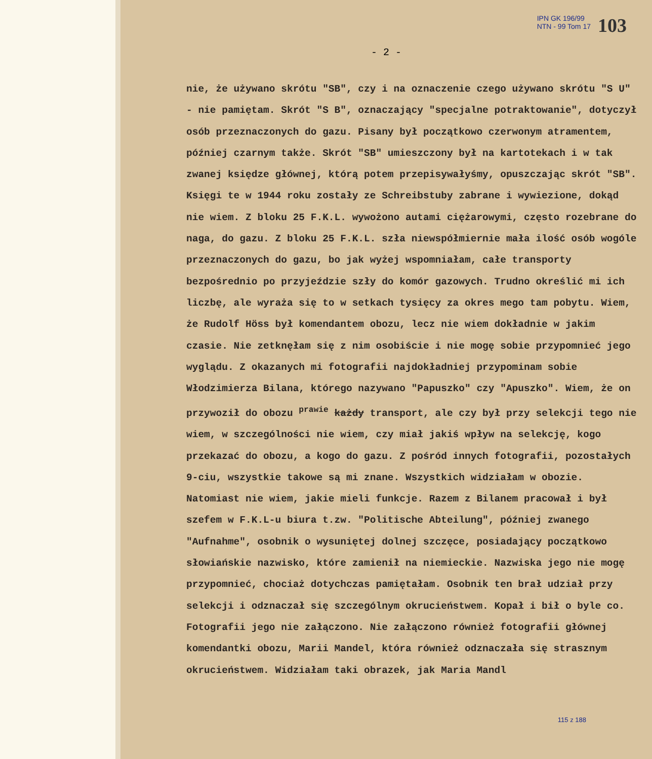IPN GK 196/99
NTN - 99 Tom 17
103
- 2 -
nie, że używano skrótu "SB", czy i na oznaczenie czego używano skrótu "S U" - nie pamiętam. Skrót "S B", oznaczający "specjalne potraktowanie", dotyczył osób przeznaczonych do gazu. Pisany był początkowo czerwonym atramentem, później czarnym także. Skrót "SB" umieszczony był na kartotekach i w tak zwanej księdze głównej, którą potem przepisywałyśmy, opuszczając skrót "SB". Księgi te w 1944 roku zostały ze Schreibstuby zabrane i wywiezione, dokąd nie wiem. Z bloku 25 F.K.L. wywożono autami ciężarowymi, często rozebrane do naga, do gazu. Z bloku 25 F.K.L. szła niewspółmiernie mała ilość osób wogóle przeznaczonych do gazu, bo jak wyżej wspomniałam, całe transporty bezpośrednio po przyjeździe szły do komór gazowych. Trudno określić mi ich liczbę, ale wyraża się to w setkach tysięcy za okres mego tam pobytu. Wiem, że Rudolf Höss był komendantem obozu, lecz nie wiem dokładnie w jakim czasie. Nie zetknęłam się z nim osobiście i nie mogę sobie przypomnieć jego wyglądu. Z okazanych mi fotografii najdokładniej przypominam sobie Włodzimierza Bilana, którego nazywano "Papuszko" czy "Apuszko". Wiem, że on przywoził do obozu <sup>prawie</sup> każdy transport, ale czy był przy selekcji tego nie wiem, w szczególności nie wiem, czy miał jakiś wpływ na selekcję, kogo przekazać do obozu, a kogo do gazu. Z pośród innych fotografii, pozostałych 9-ciu, wszystkie takowe są mi znane. Wszystkich widziałam w obozie. Natomiast nie wiem, jakie mieli funkcje. Razem z Bilanem pracował i był szefem w F.K.L-u biura t.zw. "Politische Abteilung", później zwanego "Aufnahme", osobnik o wysuniętej dolnej szczęce, posiadający początkowo słowiańskie nazwisko, które zamienił na niemieckie. Nazwiska jego nie mogę przypomnieć, chociaż dotychczas pamiętałam. Osobnik ten brał udział przy selekcji i odznaczał się szczególnym okrucieństwem. Kopał i bił o byle co. Fotografii jego nie załączono. Nie załączono również fotografii głównej komendantki obozu, Marii Mandel, która również odznaczała się strasznym okrucieństwem. Widziałam taki obrazek, jak Maria Mandl
115 z 188